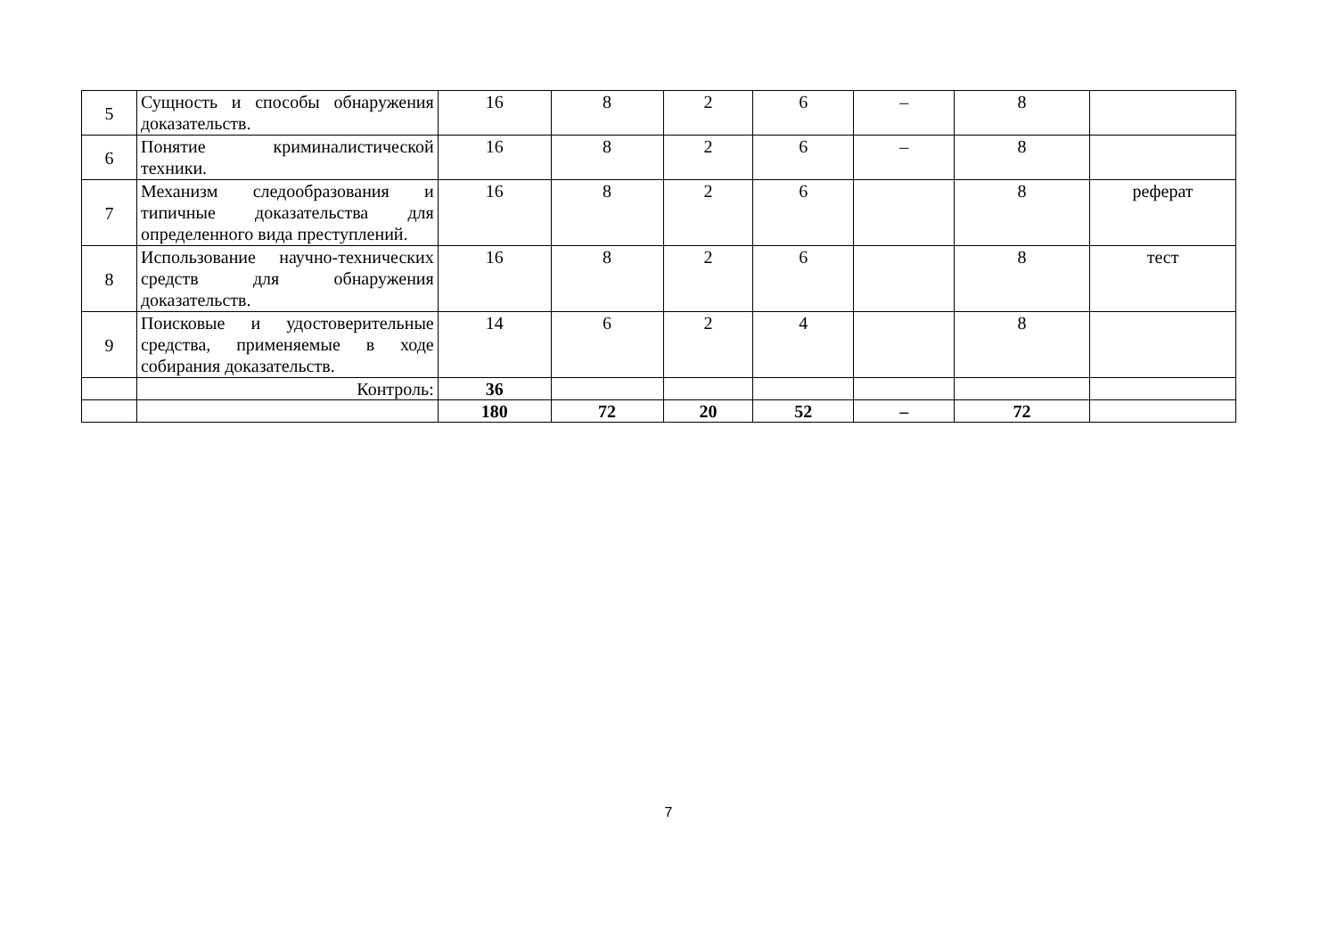| 5 | Сущность и способы обнаружения доказательств. | 16 | 8 | 2 | 6 | – | 8 | |
| 6 | Понятие криминалистической техники. | 16 | 8 | 2 | 6 | – | 8 | |
| 7 | Механизм следообразования и типичные доказательства для определенного вида преступлений. | 16 | 8 | 2 | 6 | | 8 | реферат |
| 8 | Использование научно-технических средств для обнаружения доказательств. | 16 | 8 | 2 | 6 | | 8 | тест |
| 9 | Поисковые и удостоверительные средства, применяемые в ходе собирания доказательств. | 14 | 6 | 2 | 4 | | 8 | |
| | Контроль: | 36 | | | | | | |
| | | 180 | 72 | 20 | 52 | – | 72 | |
7